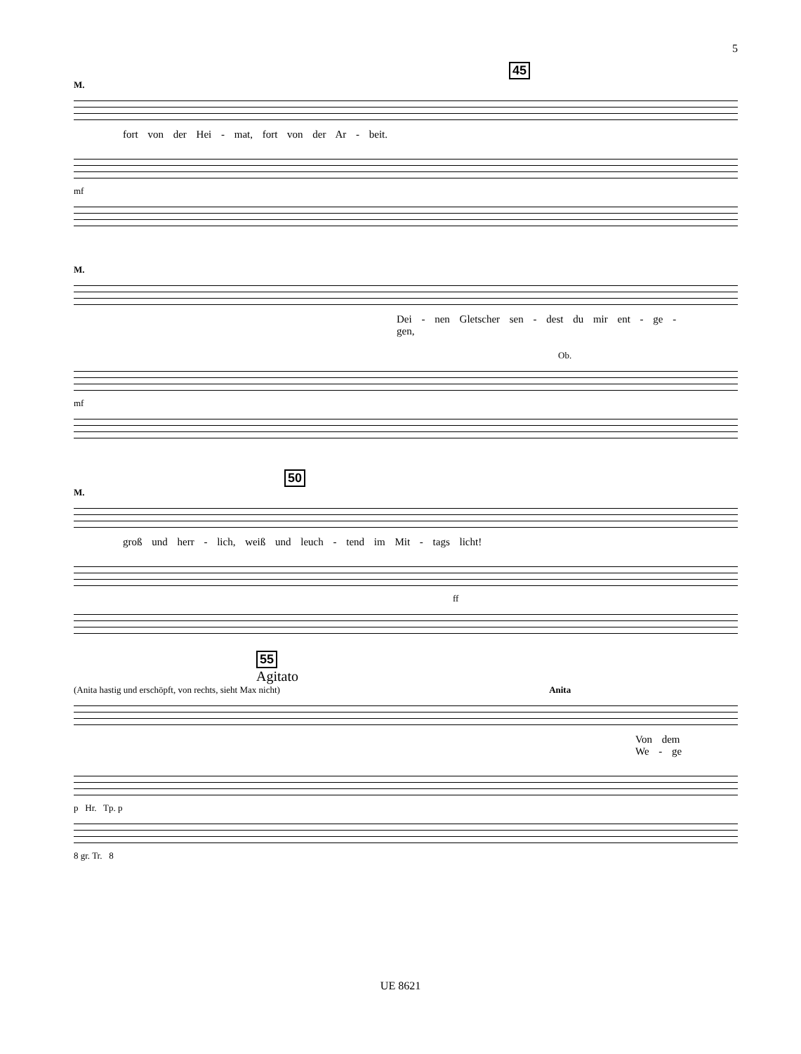5
45
M.
fort von der Hei - mat, fort von der Ar - beit.
mf
M.
Dei - nen Gletscher sen - dest du mir ent - ge - gen,
Ob.
mf
50
M.
groß und herr - lich, weiß und leuch - tend im Mit - tags licht!
ff
55
Agitato
(Anita hastig und erschöpft, von rechts, sieht Max nicht) Anita
Von dem We - ge
p Hr. Tp. p
8 gr. Tr. 8
UE 8621